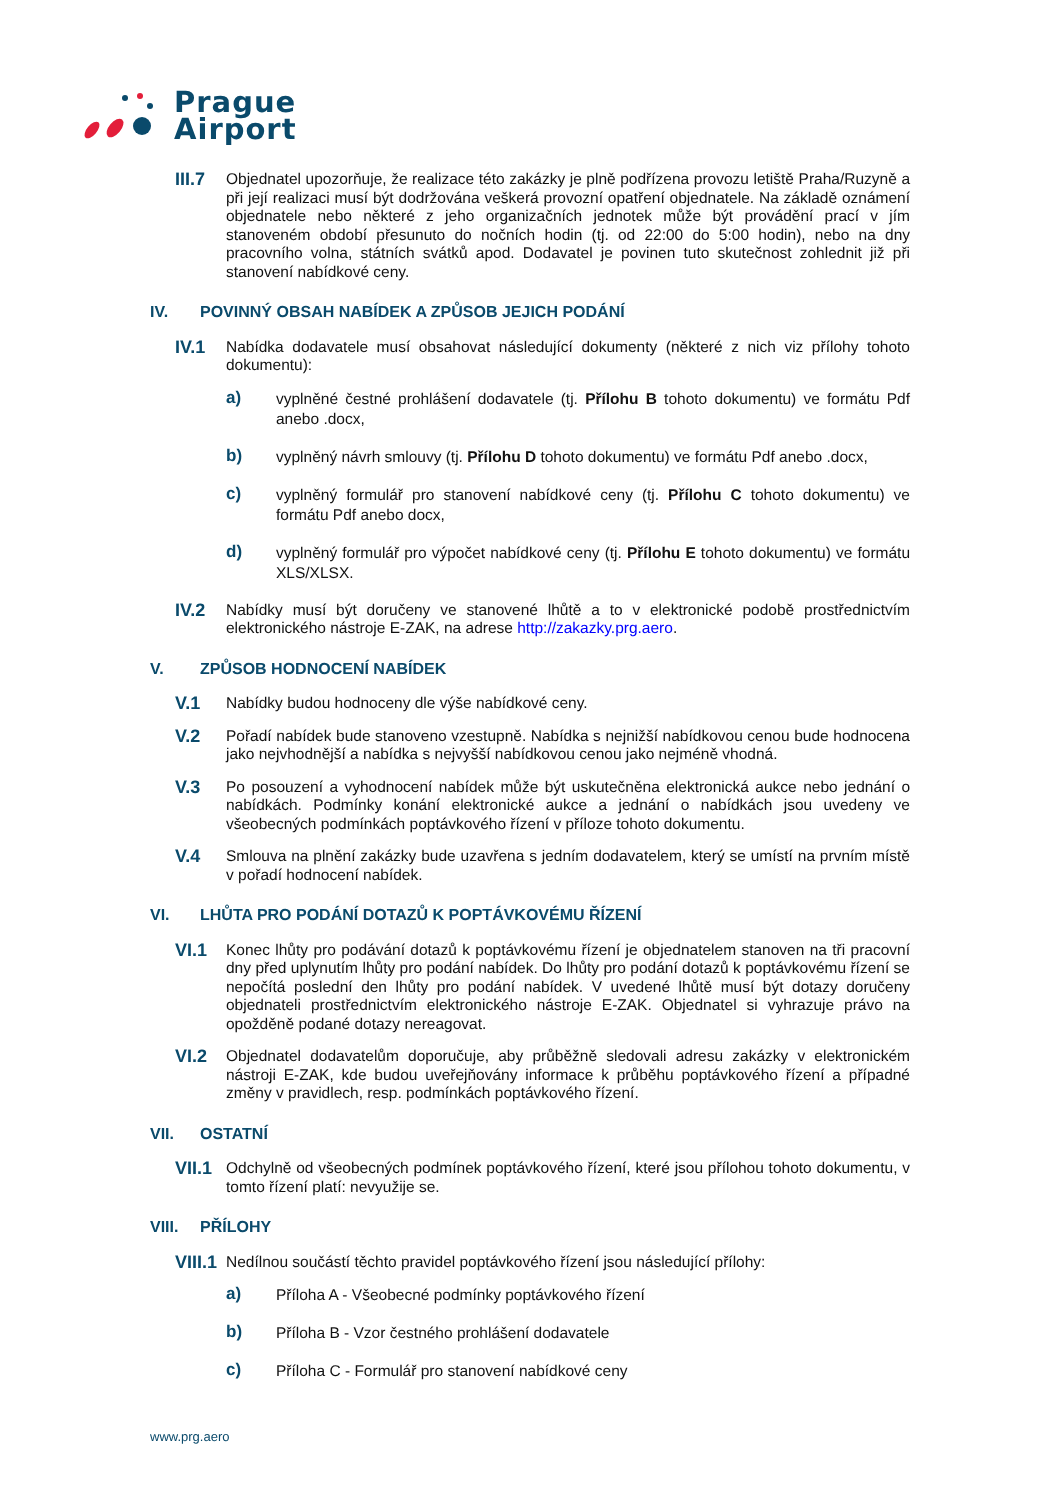Prague
Airport
III.7 Objednatel upozorňuje, že realizace této zakázky je plně podřízena provozu letiště Praha/Ruzyně a při její realizaci musí být dodržována veškerá provozní opatření objednatele. Na základě oznámení objednatele nebo některé z jeho organizačních jednotek může být provádění prací v jím stanoveném období přesunuto do nočních hodin (tj. od 22:00 do 5:00 hodin), nebo na dny pracovního volna, státních svátků apod. Dodavatel je povinen tuto skutečnost zohlednit již při stanovení nabídkové ceny.
IV. POVINNÝ OBSAH NABÍDEK A ZPŮSOB JEJICH PODÁNÍ
IV.1 Nabídka dodavatele musí obsahovat následující dokumenty (některé z nich viz přílohy tohoto dokumentu):
a) vyplněné čestné prohlášení dodavatele (tj. Přílohu B tohoto dokumentu) ve formátu Pdf anebo .docx,
b) vyplněný návrh smlouvy (tj. Přílohu D tohoto dokumentu) ve formátu Pdf anebo .docx,
c) vyplněný formulář pro stanovení nabídkové ceny (tj. Přílohu C tohoto dokumentu) ve formátu Pdf anebo docx,
d) vyplněný formulář pro výpočet nabídkové ceny (tj. Přílohu E tohoto dokumentu) ve formátu XLS/XLSX.
IV.2 Nabídky musí být doručeny ve stanovené lhůtě a to v elektronické podobě prostřednictvím elektronického nástroje E-ZAK, na adrese http://zakazky.prg.aero.
V. ZPŮSOB HODNOCENÍ NABÍDEK
V.1 Nabídky budou hodnoceny dle výše nabídkové ceny.
V.2 Pořadí nabídek bude stanoveno vzestupně. Nabídka s nejnižší nabídkovou cenou bude hodnocena jako nejvhodnější a nabídka s nejvyšší nabídkovou cenou jako nejméně vhodná.
V.3 Po posouzení a vyhodnocení nabídek může být uskutečněna elektronická aukce nebo jednání o nabídkách. Podmínky konání elektronické aukce a jednání o nabídkách jsou uvedeny ve všeobecných podmínkách poptávkového řízení v příloze tohoto dokumentu.
V.4 Smlouva na plnění zakázky bude uzavřena s jedním dodavatelem, který se umístí na prvním místě v pořadí hodnocení nabídek.
VI. LHŮTA PRO PODÁNÍ DOTAZŮ K POPTÁVKOVÉMU ŘÍZENÍ
VI.1 Konec lhůty pro podávání dotazů k poptávkovému řízení je objednatelem stanoven na tři pracovní dny před uplynutím lhůty pro podání nabídek. Do lhůty pro podání dotazů k poptávkovému řízení se nepočítá poslední den lhůty pro podání nabídek. V uvedené lhůtě musí být dotazy doručeny objednateli prostřednictvím elektronického nástroje E-ZAK. Objednatel si vyhrazuje právo na opožděně podané dotazy nereagovat.
VI.2 Objednatel dodavatelům doporučuje, aby průběžně sledovali adresu zakázky v elektronickém nástroji E-ZAK, kde budou uveřejňovány informace k průběhu poptávkového řízení a případné změny v pravidlech, resp. podmínkách poptávkového řízení.
VII. OSTATNÍ
VII.1 Odchylně od všeobecných podmínek poptávkového řízení, které jsou přílohou tohoto dokumentu, v tomto řízení platí: nevyužije se.
VIII. PŘÍLOHY
VIII.1 Nedílnou součástí těchto pravidel poptávkového řízení jsou následující přílohy:
a) Příloha A - Všeobecné podmínky poptávkového řízení
b) Příloha B - Vzor čestného prohlášení dodavatele
c) Příloha C - Formulář pro stanovení nabídkové ceny
www.prg.aero